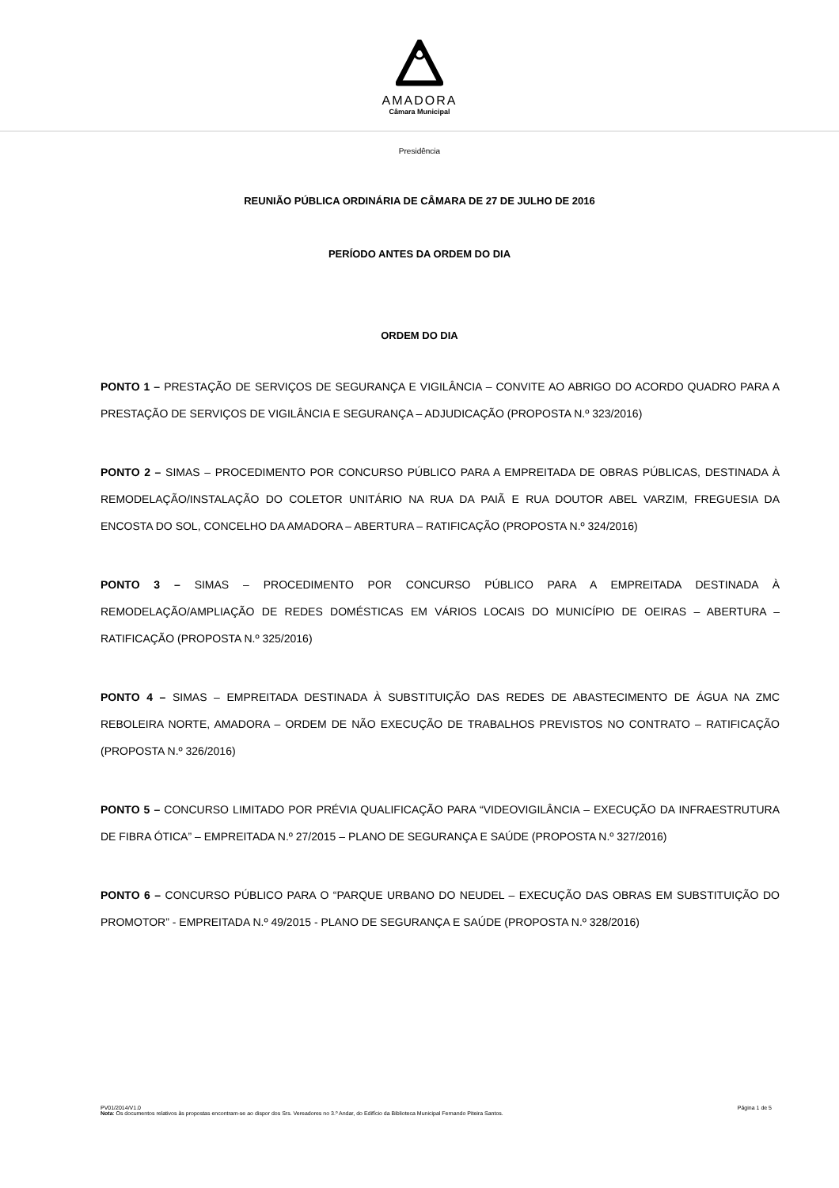AMADORA
Câmara Municipal
Presidência
REUNIÃO PÚBLICA ORDINÁRIA DE CÂMARA DE 27 DE JULHO DE 2016
PERÍODO ANTES DA ORDEM DO DIA
ORDEM DO DIA
PONTO 1 – PRESTAÇÃO DE SERVIÇOS DE SEGURANÇA E VIGILÂNCIA – CONVITE AO ABRIGO DO ACORDO QUADRO PARA A PRESTAÇÃO DE SERVIÇOS DE VIGILÂNCIA E SEGURANÇA – ADJUDICAÇÃO (PROPOSTA N.º 323/2016)
PONTO 2 – SIMAS – PROCEDIMENTO POR CONCURSO PÚBLICO PARA A EMPREITADA DE OBRAS PÚBLICAS, DESTINADA À REMODELAÇÃO/INSTALAÇÃO DO COLETOR UNITÁRIO NA RUA DA PAIÃ E RUA DOUTOR ABEL VARZIM, FREGUESIA DA ENCOSTA DO SOL, CONCELHO DA AMADORA – ABERTURA – RATIFICAÇÃO (PROPOSTA N.º 324/2016)
PONTO 3 – SIMAS – PROCEDIMENTO POR CONCURSO PÚBLICO PARA A EMPREITADA DESTINADA À REMODELAÇÃO/AMPLIAÇÃO DE REDES DOMÉSTICAS EM VÁRIOS LOCAIS DO MUNICÍPIO DE OEIRAS – ABERTURA – RATIFICAÇÃO (PROPOSTA N.º 325/2016)
PONTO 4 – SIMAS – EMPREITADA DESTINADA À SUBSTITUIÇÃO DAS REDES DE ABASTECIMENTO DE ÁGUA NA ZMC REBOLEIRA NORTE, AMADORA – ORDEM DE NÃO EXECUÇÃO DE TRABALHOS PREVISTOS NO CONTRATO – RATIFICAÇÃO (PROPOSTA N.º 326/2016)
PONTO 5 – CONCURSO LIMITADO POR PRÉVIA QUALIFICAÇÃO PARA “VIDEOVIGILÂNCIA – EXECUÇÃO DA INFRAESTRUTURA DE FIBRA ÓTICA” – EMPREITADA N.º 27/2015 – PLANO DE SEGURANÇA E SAÚDE (PROPOSTA N.º 327/2016)
PONTO 6 – CONCURSO PÚBLICO PARA O “PARQUE URBANO DO NEUDEL – EXECUÇÃO DAS OBRAS EM SUBSTITUIÇÃO DO PROMOTOR” - EMPREITADA N.º 49/2015 - PLANO DE SEGURANÇA E SAÚDE (PROPOSTA N.º 328/2016)
PV01/2014/V1.0 Página 1 de 5
Nota: Os documentos relativos às propostas encontram-se ao dispor dos Srs. Vereadores no 3.º Andar, do Edifício da Biblioteca Municipal Fernando Piteira Santos.